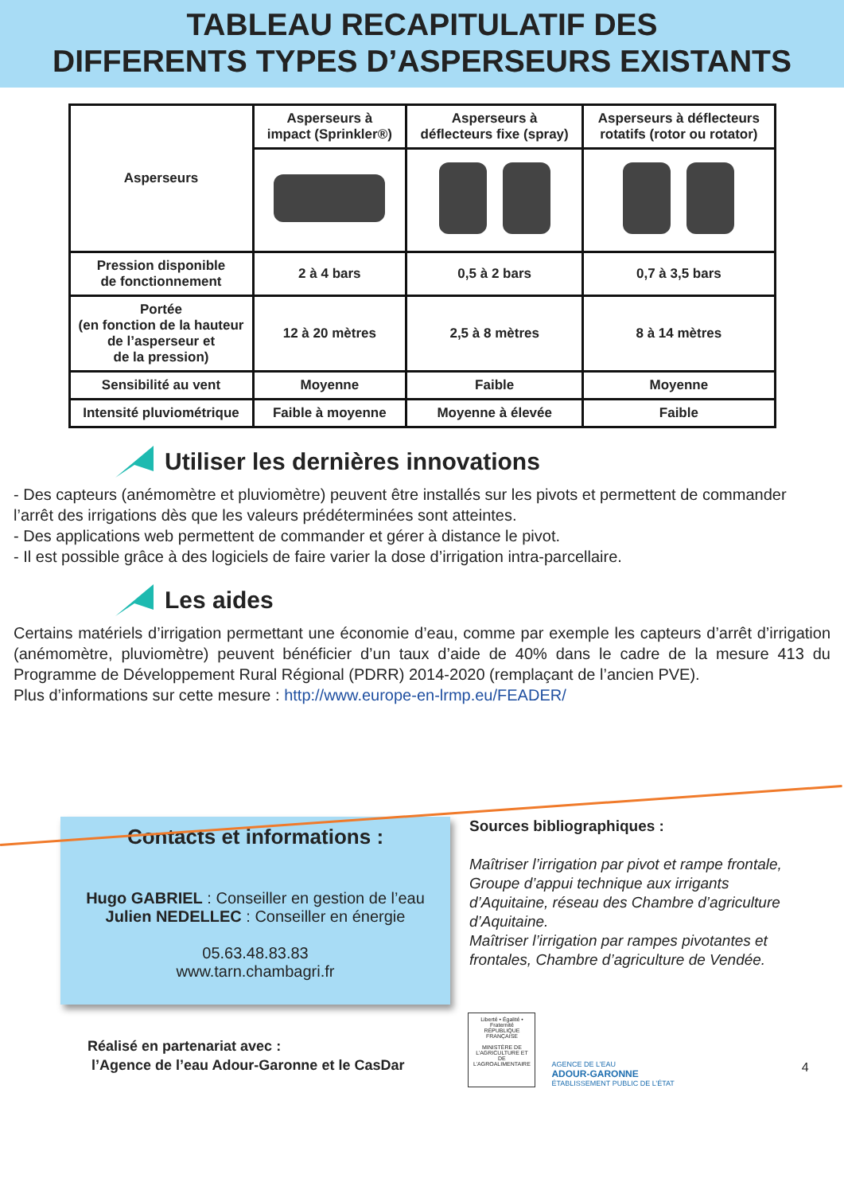TABLEAU RECAPITULATIF DES
DIFFERENTS TYPES D’ASPERSEURS EXISTANTS
| Asperseurs | Asperseurs à impact (Sprinkler®) | Asperseurs à déflecteurs fixe (spray) | Asperseurs à déflecteurs rotatifs (rotor ou rotator) |
| Pression disponible de fonctionnement | 2 à 4 bars | 0,5 à 2 bars | 0,7 à 3,5 bars |
| Portée (en fonction de la hauteur de l’asperseur et de la pression) | 12 à 20 mètres | 2,5 à 8 mètres | 8 à 14 mètres |
| Sensibilité au vent | Moyenne | Faible | Moyenne |
| Intensité pluviométrique | Faible à moyenne | Moyenne à élevée | Faible |
Utiliser les dernières innovations
- Des capteurs (anémomètre et pluviomètre) peuvent être installés sur les pivots et permettent de commander l’arrêt des irrigations dès que les valeurs prédéterminées sont atteintes.
- Des applications web permettent de commander et gérer à distance le pivot.
- Il est possible grâce à des logiciels de faire varier la dose d’irrigation intra-parcellaire.
Les aides
Certains matériels d’irrigation permettant une économie d’eau, comme par exemple les capteurs d’arrêt d’irrigation (anémomètre, pluviomètre) peuvent bénéficier d’un taux d’aide de 40% dans le cadre de la mesure 413 du Programme de Développement Rural Régional (PDRR) 2014-2020 (remplaçant de l’ancien PVE).
Plus d’informations sur cette mesure : http://www.europe-en-lrmp.eu/FEADER/
Contacts et informations :
Hugo GABRIEL : Conseiller en gestion de l’eau
Julien NEDELLEC : Conseiller en énergie
05.63.48.83.83
www.tarn.chambagri.fr
Sources bibliographiques :
Maîtriser l’irrigation par pivot et rampe frontale, Groupe d’appui technique aux irrigants d’Aquitaine, réseau des Chambre d’agriculture d’Aquitaine.
Maîtriser l’irrigation par rampes pivotantes et frontales, Chambre d’agriculture de Vendée.
Réalisé en partenariat avec :
l’Agence de l’eau Adour-Garonne et le CasDar
Liberté • Égalité • Fraternité
RÉPUBLIQUE FRANÇAISE
MINISTÈRE DE L’AGRICULTURE ET DE L’AGROALIMENTAIRE
AGENCE DE L’EAU
ADOUR-GARONNE
ÉTABLISSEMENT PUBLIC DE L’ÉTAT
4